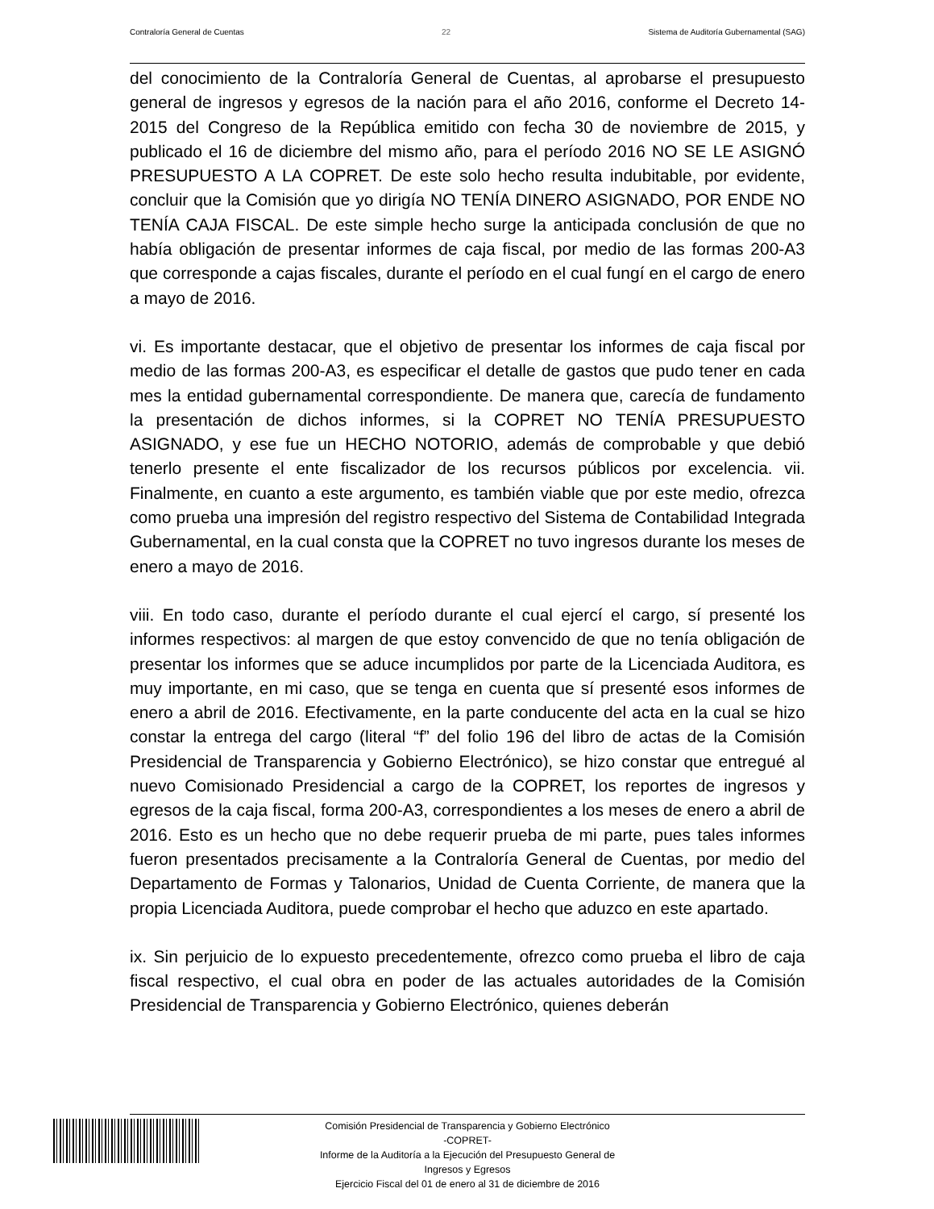Contraloría General de Cuentas 22 Sistema de Auditoría Gubernamental (SAG)
del conocimiento de la Contraloría General de Cuentas, al aprobarse el presupuesto general de ingresos y egresos de la nación para el año 2016, conforme el Decreto 14-2015 del Congreso de la República emitido con fecha 30 de noviembre de 2015, y publicado el 16 de diciembre del mismo año, para el período 2016 NO SE LE ASIGNÓ PRESUPUESTO A LA COPRET. De este solo hecho resulta indubitable, por evidente, concluir que la Comisión que yo dirigía NO TENÍA DINERO ASIGNADO, POR ENDE NO TENÍA CAJA FISCAL. De este simple hecho surge la anticipada conclusión de que no había obligación de presentar informes de caja fiscal, por medio de las formas 200-A3 que corresponde a cajas fiscales, durante el período en el cual fungí en el cargo de enero a mayo de 2016.
vi. Es importante destacar, que el objetivo de presentar los informes de caja fiscal por medio de las formas 200-A3, es especificar el detalle de gastos que pudo tener en cada mes la entidad gubernamental correspondiente. De manera que, carecía de fundamento la presentación de dichos informes, si la COPRET NO TENÍA PRESUPUESTO ASIGNADO, y ese fue un HECHO NOTORIO, además de comprobable y que debió tenerlo presente el ente fiscalizador de los recursos públicos por excelencia. vii. Finalmente, en cuanto a este argumento, es también viable que por este medio, ofrezca como prueba una impresión del registro respectivo del Sistema de Contabilidad Integrada Gubernamental, en la cual consta que la COPRET no tuvo ingresos durante los meses de enero a mayo de 2016.
viii. En todo caso, durante el período durante el cual ejercí el cargo, sí presenté los informes respectivos: al margen de que estoy convencido de que no tenía obligación de presentar los informes que se aduce incumplidos por parte de la Licenciada Auditora, es muy importante, en mi caso, que se tenga en cuenta que sí presenté esos informes de enero a abril de 2016. Efectivamente, en la parte conducente del acta en la cual se hizo constar la entrega del cargo (literal “f” del folio 196 del libro de actas de la Comisión Presidencial de Transparencia y Gobierno Electrónico), se hizo constar que entregué al nuevo Comisionado Presidencial a cargo de la COPRET, los reportes de ingresos y egresos de la caja fiscal, forma 200-A3, correspondientes a los meses de enero a abril de 2016. Esto es un hecho que no debe requerir prueba de mi parte, pues tales informes fueron presentados precisamente a la Contraloría General de Cuentas, por medio del Departamento de Formas y Talonarios, Unidad de Cuenta Corriente, de manera que la propia Licenciada Auditora, puede comprobar el hecho que aduzco en este apartado.
ix. Sin perjuicio de lo expuesto precedentemente, ofrezco como prueba el libro de caja fiscal respectivo, el cual obra en poder de las actuales autoridades de la Comisión Presidencial de Transparencia y Gobierno Electrónico, quienes deberán
Comisión Presidencial de Transparencia y Gobierno Electrónico
-COPRET-
Informe de la Auditoría a la Ejecución del Presupuesto General de
Ingresos y Egresos
Ejercicio Fiscal del 01 de enero al 31 de diciembre de 2016